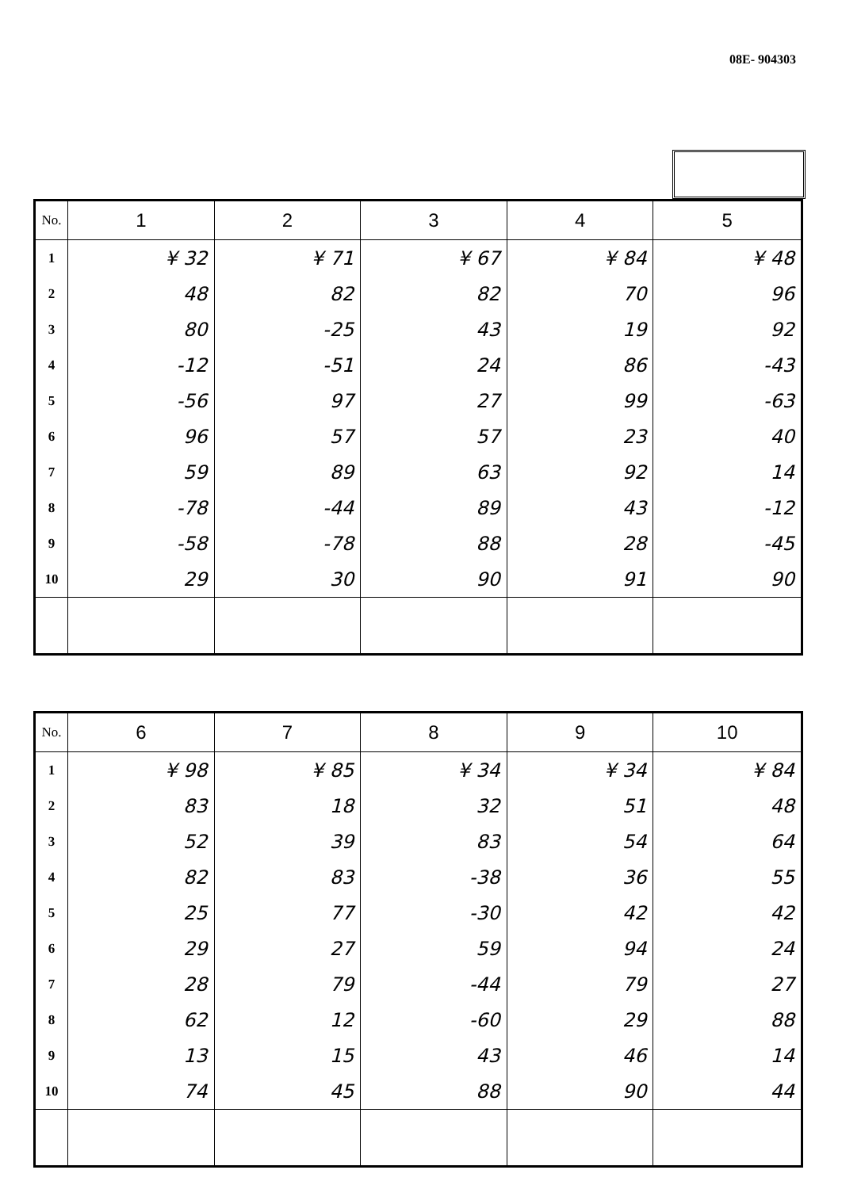08E- 904303
| No. | 1 | 2 | 3 | 4 | 5 |
| --- | --- | --- | --- | --- | --- |
| 1 | ¥ 32 | ¥ 71 | ¥ 67 | ¥ 84 | ¥ 48 |
| 2 | 48 | 82 | 82 | 70 | 96 |
| 3 | 80 | -25 | 43 | 19 | 92 |
| 4 | -12 | -51 | 24 | 86 | -43 |
| 5 | -56 | 97 | 27 | 99 | -63 |
| 6 | 96 | 57 | 57 | 23 | 40 |
| 7 | 59 | 89 | 63 | 92 | 14 |
| 8 | -78 | -44 | 89 | 43 | -12 |
| 9 | -58 | -78 | 88 | 28 | -45 |
| 10 | 29 | 30 | 90 | 91 | 90 |
| No. | 6 | 7 | 8 | 9 | 10 |
| --- | --- | --- | --- | --- | --- |
| 1 | ¥ 98 | ¥ 85 | ¥ 34 | ¥ 34 | ¥ 84 |
| 2 | 83 | 18 | 32 | 51 | 48 |
| 3 | 52 | 39 | 83 | 54 | 64 |
| 4 | 82 | 83 | -38 | 36 | 55 |
| 5 | 25 | 77 | -30 | 42 | 42 |
| 6 | 29 | 27 | 59 | 94 | 24 |
| 7 | 28 | 79 | -44 | 79 | 27 |
| 8 | 62 | 12 | -60 | 29 | 88 |
| 9 | 13 | 15 | 43 | 46 | 14 |
| 10 | 74 | 45 | 88 | 90 | 44 |